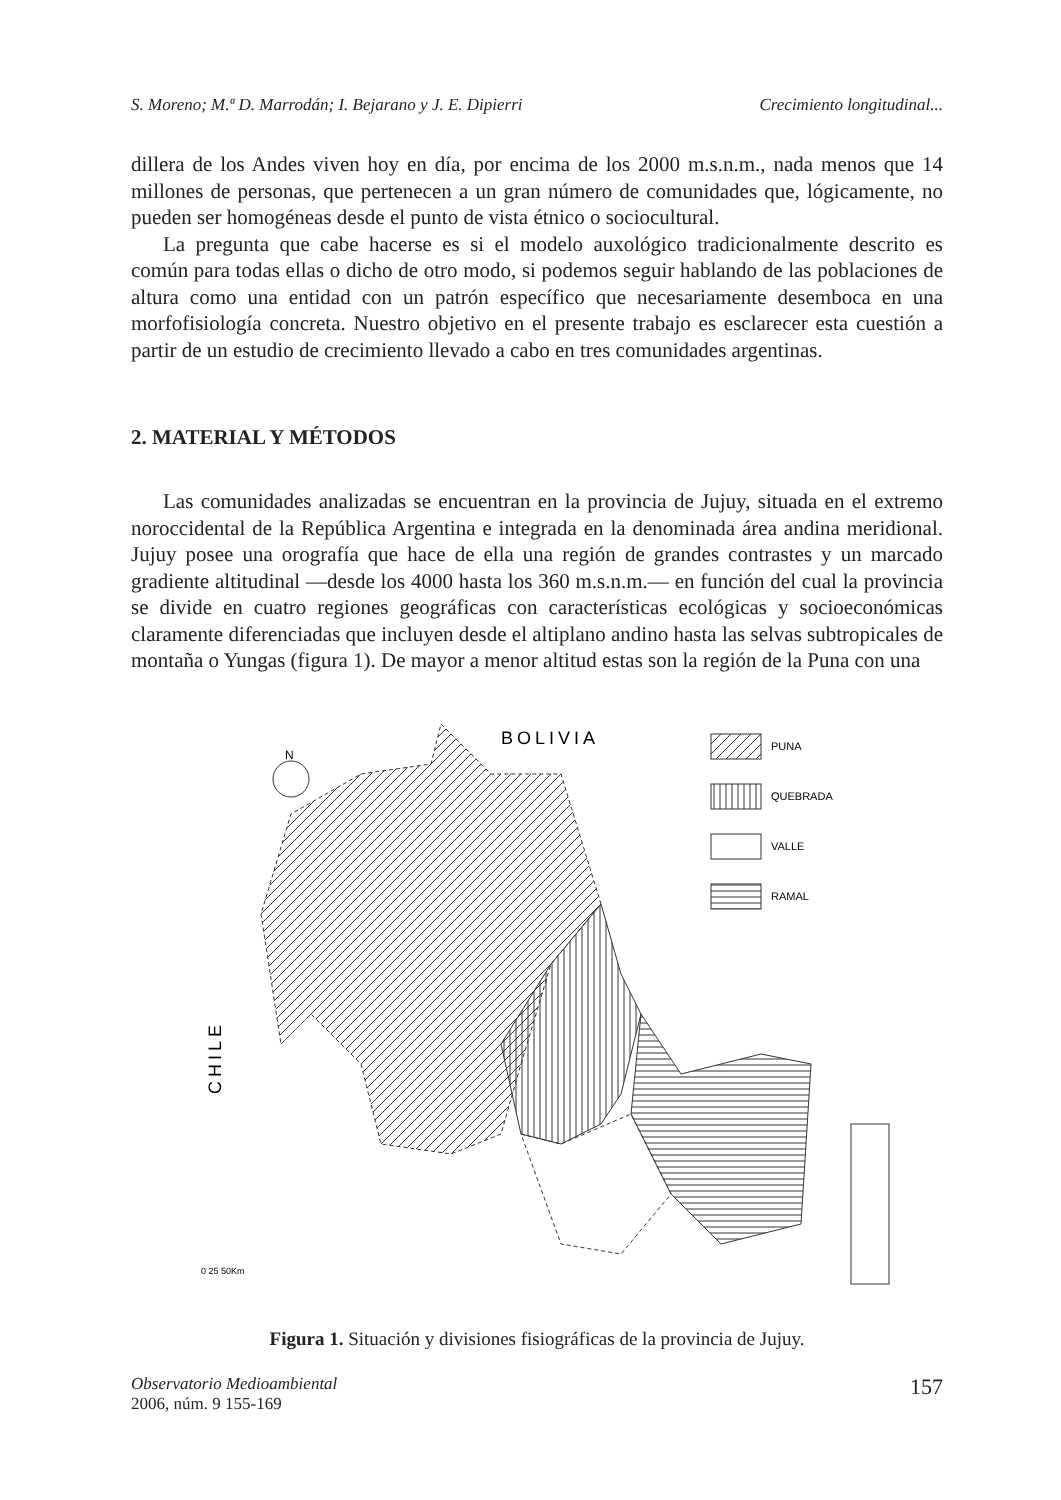S. Moreno; M.ª D. Marrodán; I. Bejarano y J. E. Dipierri Crecimiento longitudinal...
dillera de los Andes viven hoy en día, por encima de los 2000 m.s.n.m., nada menos que 14 millones de personas, que pertenecen a un gran número de comunidades que, lógicamente, no pueden ser homogéneas desde el punto de vista étnico o sociocultural.
La pregunta que cabe hacerse es si el modelo auxológico tradicionalmente descrito es común para todas ellas o dicho de otro modo, si podemos seguir hablando de las poblaciones de altura como una entidad con un patrón específico que necesariamente desemboca en una morfofisiología concreta. Nuestro objetivo en el presente trabajo es esclarecer esta cuestión a partir de un estudio de crecimiento llevado a cabo en tres comunidades argentinas.
2. MATERIAL Y MÉTODOS
Las comunidades analizadas se encuentran en la provincia de Jujuy, situada en el extremo noroccidental de la República Argentina e integrada en la denominada área andina meridional. Jujuy posee una orografía que hace de ella una región de grandes contrastes y un marcado gradiente altitudinal —desde los 4000 hasta los 360 m.s.n.m.— en función del cual la provincia se divide en cuatro regiones geográficas con características ecológicas y socioeconómicas claramente diferenciadas que incluyen desde el altiplano andino hasta las selvas subtropicales de montaña o Yungas (figura 1). De mayor a menor altitud estas son la región de la Puna con una
BOLIVIA
CHILE
N
PUNA
QUEBRADA
VALLE
RAMAL
0 25 50Km
Figura 1. Situación y divisiones fisiográficas de la provincia de Jujuy.
Observatorio Medioambiental
2006, núm. 9 155-169
157